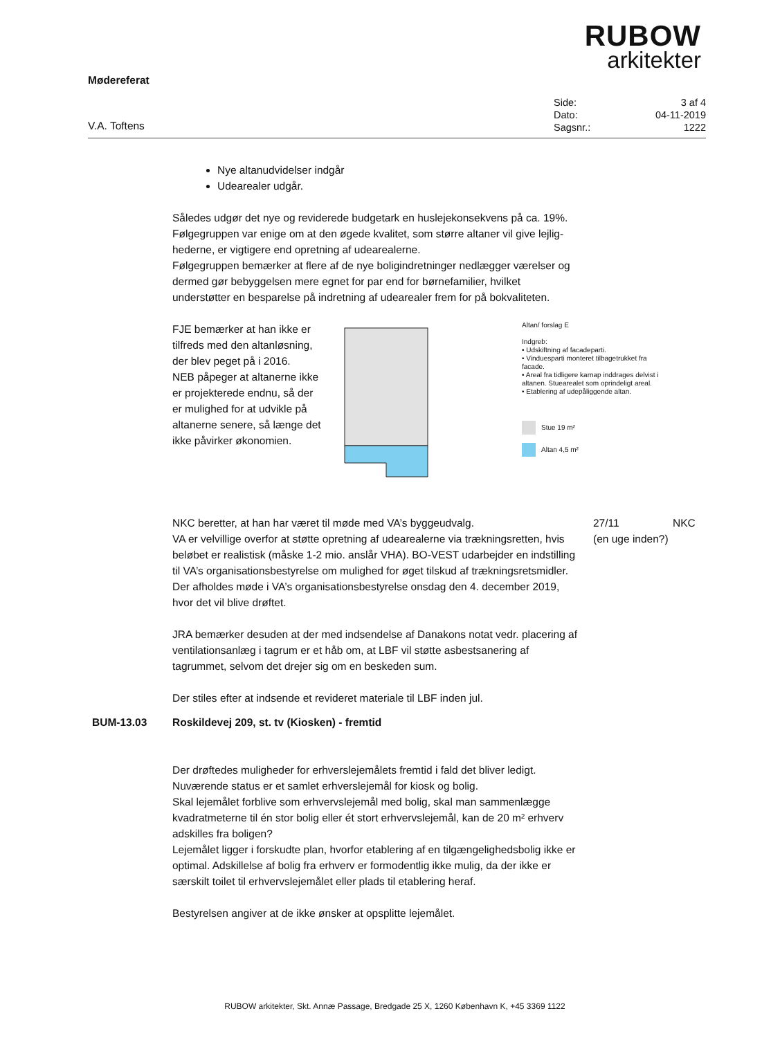RUBOW
arkitekter
Mødereferat
V.A. Toftens
| Side: | 3 af 4 |
| Dato: | 04-11-2019 |
| Sagsnr.: | 1222 |
Nye altanudvidelser indgår
Udearealer udgår.
Således udgør det nye og reviderede budgetark en huslejekonsekvens på ca. 19%.
Følgegruppen var enige om at den øgede kvalitet, som større altaner vil give lejlig-hederne, er vigtigere end opretning af udearealerne.
Følgegruppen bemærker at flere af de nye boligindretninger nedlægger værelser og dermed gør bebyggelsen mere egnet for par end for børnefamilier, hvilket understøtter en besparelse på indretning af udearealer frem for på bokvaliteten.
FJE bemærker at han ikke er tilfreds med den altanløsning, der blev peget på i 2016.
NEB påpeger at altanerne ikke er projekterede endnu, så der er mulighed for at udvikle på altanerne senere, så længe det ikke påvirker økonomien.
Altan/ forslag E
Indgreb:
• Udskiftning af facadeparti.
• Vinduesparti monteret tilbagetrukket fra facade.
• Areal fra tidligere karnap inddrages delvist i altanen. Stuearealet som oprindeligt areal.
• Etablering af udepåliggende altan.
Stue 19 m²
Altan 4,5 m²
NKC beretter, at han har været til møde med VA’s byggeudvalg.
VA er velvillige overfor at støtte opretning af udearealerne via trækningsretten, hvis beløbet er realistisk (måske 1-2 mio. anslår VHA). BO-VEST udarbejder en indstilling til VA’s organisationsbestyrelse om mulighed for øget tilskud af trækningsretsmidler.
Der afholdes møde i VA’s organisationsbestyrelse onsdag den 4. december 2019, hvor det vil blive drøftet.
27/11
(en uge inden?)
NKC
JRA bemærker desuden at der med indsendelse af Danakons notat vedr. placering af ventilationsanlæg i tagrum er et håb om, at LBF vil støtte asbestsanering af tagrummet, selvom det drejer sig om en beskeden sum.
Der stiles efter at indsende et revideret materiale til LBF inden jul.
BUM-13.03 Roskildevej 209, st. tv (Kiosken) - fremtid
Der drøftedes muligheder for erhverslejemålets fremtid i fald det bliver ledigt.
Nuværende status er et samlet erhverslejemål for kiosk og bolig.
Skal lejemålet forblive som erhvervslejemål med bolig, skal man sammenlægge kvadratmeterne til én stor bolig eller ét stort erhvervslejemål, kan de 20 m² erhverv adskilles fra boligen?
Lejemålet ligger i forskudte plan, hvorfor etablering af en tilgængelighedsbolig ikke er optimal. Adskillelse af bolig fra erhverv er formodentlig ikke mulig, da der ikke er særskilt toilet til erhvervslejemålet eller plads til etablering heraf.
Bestyrelsen angiver at de ikke ønsker at opsplitte lejemålet.
RUBOW arkitekter, Skt. Annæ Passage, Bredgade 25 X, 1260 København K, +45 3369 1122